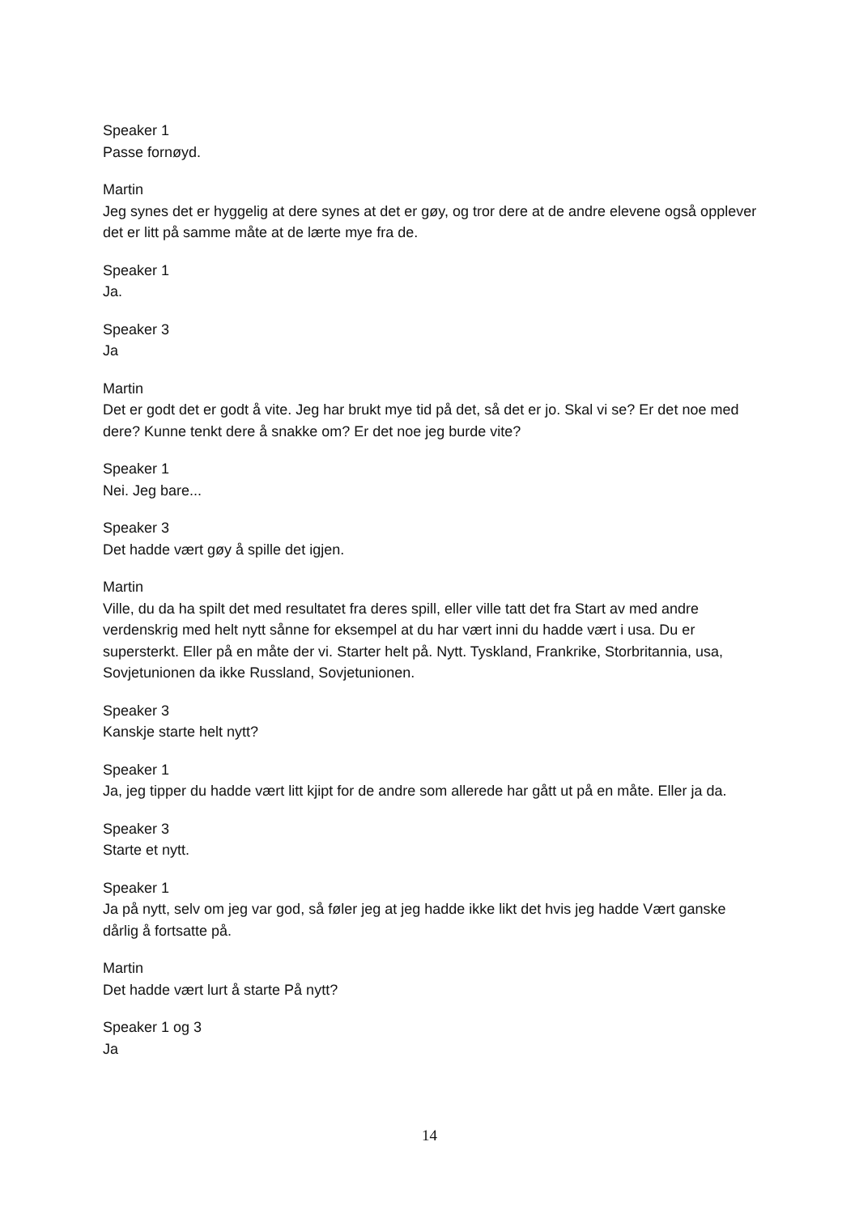Speaker 1
Passe fornøyd.
Martin
Jeg synes det er hyggelig at dere synes at det er gøy, og tror dere at de andre elevene også opplever det er litt på samme måte at de lærte mye fra de.
Speaker 1
Ja.
Speaker 3
Ja
Martin
Det er godt det er godt å vite. Jeg har brukt mye tid på det, så det er jo. Skal vi se? Er det noe med dere? Kunne tenkt dere å snakke om? Er det noe jeg burde vite?
Speaker 1
Nei. Jeg bare...
Speaker 3
Det hadde vært gøy å spille det igjen.
Martin
Ville, du da ha spilt det med resultatet fra deres spill, eller ville tatt det fra Start av med andre verdenskrig med helt nytt sånne for eksempel at du har vært inni du hadde vært i usa. Du er supersterkt. Eller på en måte der vi. Starter helt på. Nytt. Tyskland, Frankrike, Storbritannia, usa, Sovjetunionen da ikke Russland, Sovjetunionen.
Speaker 3
Kanskje starte helt nytt?
Speaker 1
Ja, jeg tipper du hadde vært litt kjipt for de andre som allerede har gått ut på en måte. Eller ja da.
Speaker 3
Starte et nytt.
Speaker 1
Ja på nytt, selv om jeg var god, så føler jeg at jeg hadde ikke likt det hvis jeg hadde Vært ganske dårlig å fortsatte på.
Martin
Det hadde vært lurt å starte På nytt?
Speaker 1 og 3
Ja
14